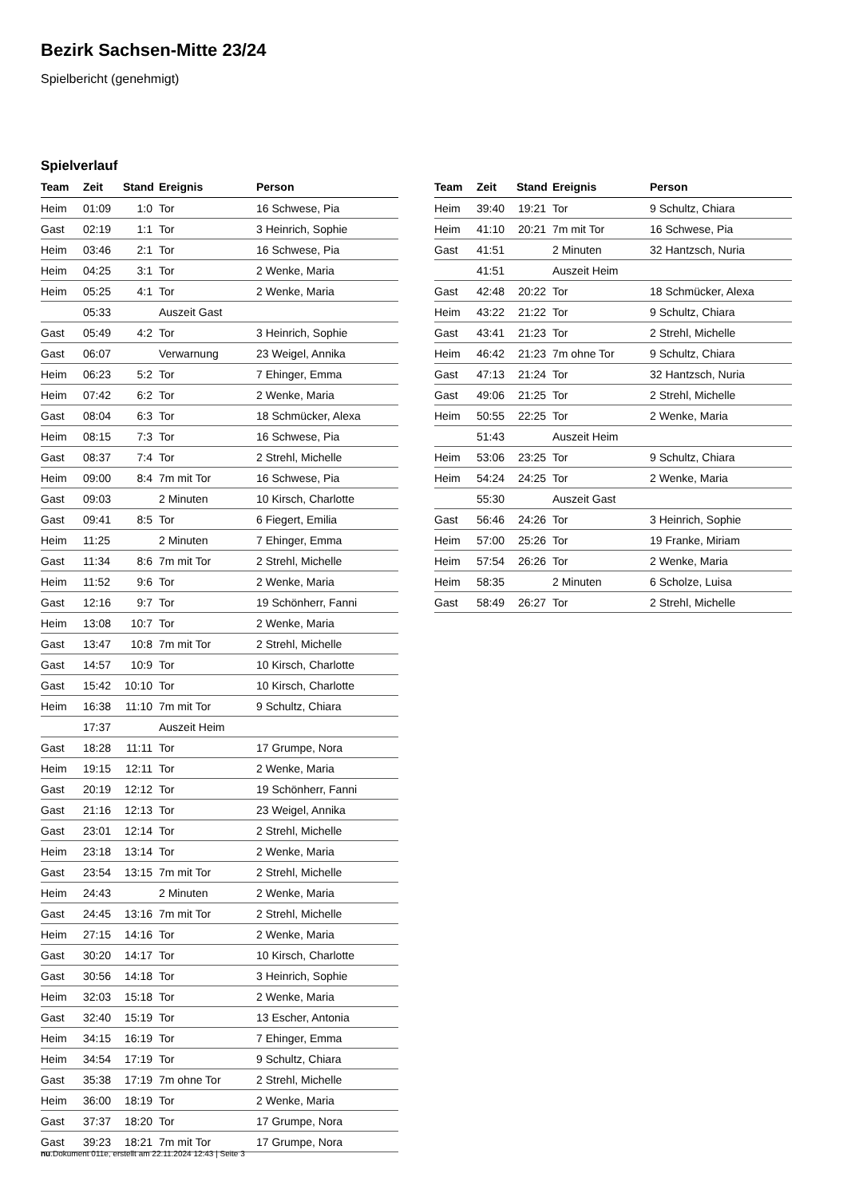Bezirk Sachsen-Mitte 23/24
Spielbericht (genehmigt)
Spielverlauf
| Team | Zeit | Stand | Ereignis | Person |
| --- | --- | --- | --- | --- |
| Heim | 01:09 | 1:0 | Tor | 16 Schwese, Pia |
| Gast | 02:19 | 1:1 | Tor | 3 Heinrich, Sophie |
| Heim | 03:46 | 2:1 | Tor | 16 Schwese, Pia |
| Heim | 04:25 | 3:1 | Tor | 2 Wenke, Maria |
| Heim | 05:25 | 4:1 | Tor | 2 Wenke, Maria |
| | 05:33 | | Auszeit Gast | |
| Gast | 05:49 | 4:2 | Tor | 3 Heinrich, Sophie |
| Gast | 06:07 | | Verwarnung | 23 Weigel, Annika |
| Heim | 06:23 | 5:2 | Tor | 7 Ehinger, Emma |
| Heim | 07:42 | 6:2 | Tor | 2 Wenke, Maria |
| Gast | 08:04 | 6:3 | Tor | 18 Schmücker, Alexa |
| Heim | 08:15 | 7:3 | Tor | 16 Schwese, Pia |
| Gast | 08:37 | 7:4 | Tor | 2 Strehl, Michelle |
| Heim | 09:00 | 8:4 | 7m mit Tor | 16 Schwese, Pia |
| Gast | 09:03 | | 2 Minuten | 10 Kirsch, Charlotte |
| Gast | 09:41 | 8:5 | Tor | 6 Fiegert, Emilia |
| Heim | 11:25 | | 2 Minuten | 7 Ehinger, Emma |
| Gast | 11:34 | 8:6 | 7m mit Tor | 2 Strehl, Michelle |
| Heim | 11:52 | 9:6 | Tor | 2 Wenke, Maria |
| Gast | 12:16 | 9:7 | Tor | 19 Schönherr, Fanni |
| Heim | 13:08 | 10:7 | Tor | 2 Wenke, Maria |
| Gast | 13:47 | 10:8 | 7m mit Tor | 2 Strehl, Michelle |
| Gast | 14:57 | 10:9 | Tor | 10 Kirsch, Charlotte |
| Gast | 15:42 | 10:10 | Tor | 10 Kirsch, Charlotte |
| Heim | 16:38 | 11:10 | 7m mit Tor | 9 Schultz, Chiara |
| | 17:37 | | Auszeit Heim | |
| Gast | 18:28 | 11:11 | Tor | 17 Grumpe, Nora |
| Heim | 19:15 | 12:11 | Tor | 2 Wenke, Maria |
| Gast | 20:19 | 12:12 | Tor | 19 Schönherr, Fanni |
| Gast | 21:16 | 12:13 | Tor | 23 Weigel, Annika |
| Gast | 23:01 | 12:14 | Tor | 2 Strehl, Michelle |
| Heim | 23:18 | 13:14 | Tor | 2 Wenke, Maria |
| Gast | 23:54 | 13:15 | 7m mit Tor | 2 Strehl, Michelle |
| Heim | 24:43 | | 2 Minuten | 2 Wenke, Maria |
| Gast | 24:45 | 13:16 | 7m mit Tor | 2 Strehl, Michelle |
| Heim | 27:15 | 14:16 | Tor | 2 Wenke, Maria |
| Gast | 30:20 | 14:17 | Tor | 10 Kirsch, Charlotte |
| Gast | 30:56 | 14:18 | Tor | 3 Heinrich, Sophie |
| Heim | 32:03 | 15:18 | Tor | 2 Wenke, Maria |
| Gast | 32:40 | 15:19 | Tor | 13 Escher, Antonia |
| Heim | 34:15 | 16:19 | Tor | 7 Ehinger, Emma |
| Heim | 34:54 | 17:19 | Tor | 9 Schultz, Chiara |
| Gast | 35:38 | 17:19 | 7m ohne Tor | 2 Strehl, Michelle |
| Heim | 36:00 | 18:19 | Tor | 2 Wenke, Maria |
| Gast | 37:37 | 18:20 | Tor | 17 Grumpe, Nora |
| Gast | 39:23 | 18:21 | 7m mit Tor | 17 Grumpe, Nora |
| Team | Zeit | Stand | Ereignis | Person |
| --- | --- | --- | --- | --- |
| Heim | 39:40 | 19:21 | Tor | 9 Schultz, Chiara |
| Heim | 41:10 | 20:21 | 7m mit Tor | 16 Schwese, Pia |
| Gast | 41:51 | | 2 Minuten | 32 Hantzsch, Nuria |
| | 41:51 | | Auszeit Heim | |
| Gast | 42:48 | 20:22 | Tor | 18 Schmücker, Alexa |
| Heim | 43:22 | 21:22 | Tor | 9 Schultz, Chiara |
| Gast | 43:41 | 21:23 | Tor | 2 Strehl, Michelle |
| Heim | 46:42 | 21:23 | 7m ohne Tor | 9 Schultz, Chiara |
| Gast | 47:13 | 21:24 | Tor | 32 Hantzsch, Nuria |
| Gast | 49:06 | 21:25 | Tor | 2 Strehl, Michelle |
| Heim | 50:55 | 22:25 | Tor | 2 Wenke, Maria |
| | 51:43 | | Auszeit Heim | |
| Heim | 53:06 | 23:25 | Tor | 9 Schultz, Chiara |
| Heim | 54:24 | 24:25 | Tor | 2 Wenke, Maria |
| | 55:30 | | Auszeit Gast | |
| Gast | 56:46 | 24:26 | Tor | 3 Heinrich, Sophie |
| Heim | 57:00 | 25:26 | Tor | 19 Franke, Miriam |
| Heim | 57:54 | 26:26 | Tor | 2 Wenke, Maria |
| Heim | 58:35 | | 2 Minuten | 6 Scholze, Luisa |
| Gast | 58:49 | 26:27 | Tor | 2 Strehl, Michelle |
nu.Dokument 011e, erstellt am 22.11.2024 12:43 | Seite 3